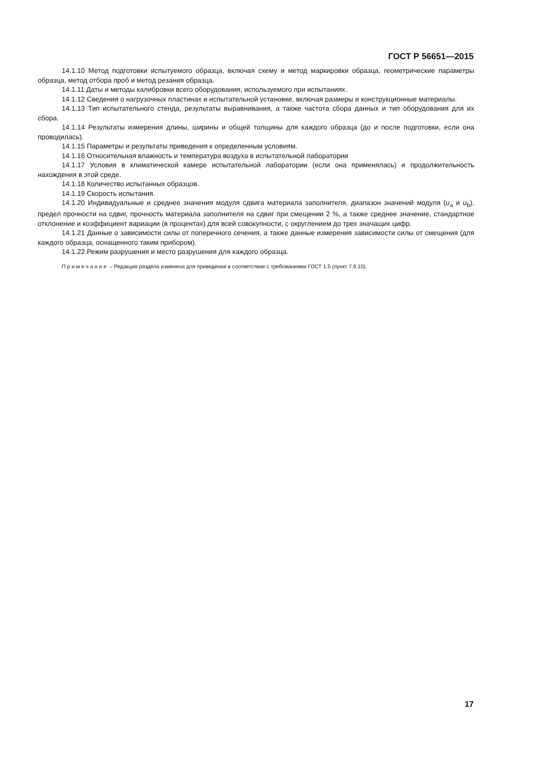ГОСТ Р 56651—2015
14.1.10 Метод подготовки испытуемого образца, включая схему и метод маркировки образца, геометрические параметры образца, метод отбора проб и метод резания образца.
14.1.11 Даты и методы калибровки всего оборудования, используемого при испытаниях.
14.1.12 Сведения о нагрузочных пластинах и испытательной установке, включая размеры и конструкционные материалы.
14.1.13 Тип испытательного стенда, результаты выравнивания, а также частота сбора данных и тип оборудования для их сбора.
14.1.14 Результаты измерения длины, ширины и общей толщины для каждого образца (до и после подготовки, если она проводилась).
14.1.15 Параметры и результаты приведения к определенным условиям.
14.1.16 Относительная влажность и температура воздуха в испытательной лаборатории
14.1.17 Условия в климатической камере испытательной лаборатории (если она применялась) и продолжительность нахождения в этой среде.
14.1.18 Количество испытанных образцов.
14.1.19 Скорость испытания.
14.1.20 Индивидуальные и среднее значения модуля сдвига материала заполнителя, диапазон значений модуля (u<sub>a</sub> и u<sub>b</sub>), предел прочности на сдвиг, прочность материала заполнителя на сдвиг при смещении 2 %, а также среднее значение, стандартное отклонение и коэффициент вариации (в процентах) для всей совокупности, с округлением до трех значащих цифр.
14.1.21 Данные о зависимости силы от поперечного сечения, а также данные измерения зависимости силы от смещения (для каждого образца, оснащенного таким прибором).
14.1.22 Режим разрушения и место разрушения для каждого образца.
Примечание – Редакция раздела изменена для приведения в соответствие с требованиями ГОСТ 1.5 (пункт 7.9.10).
17